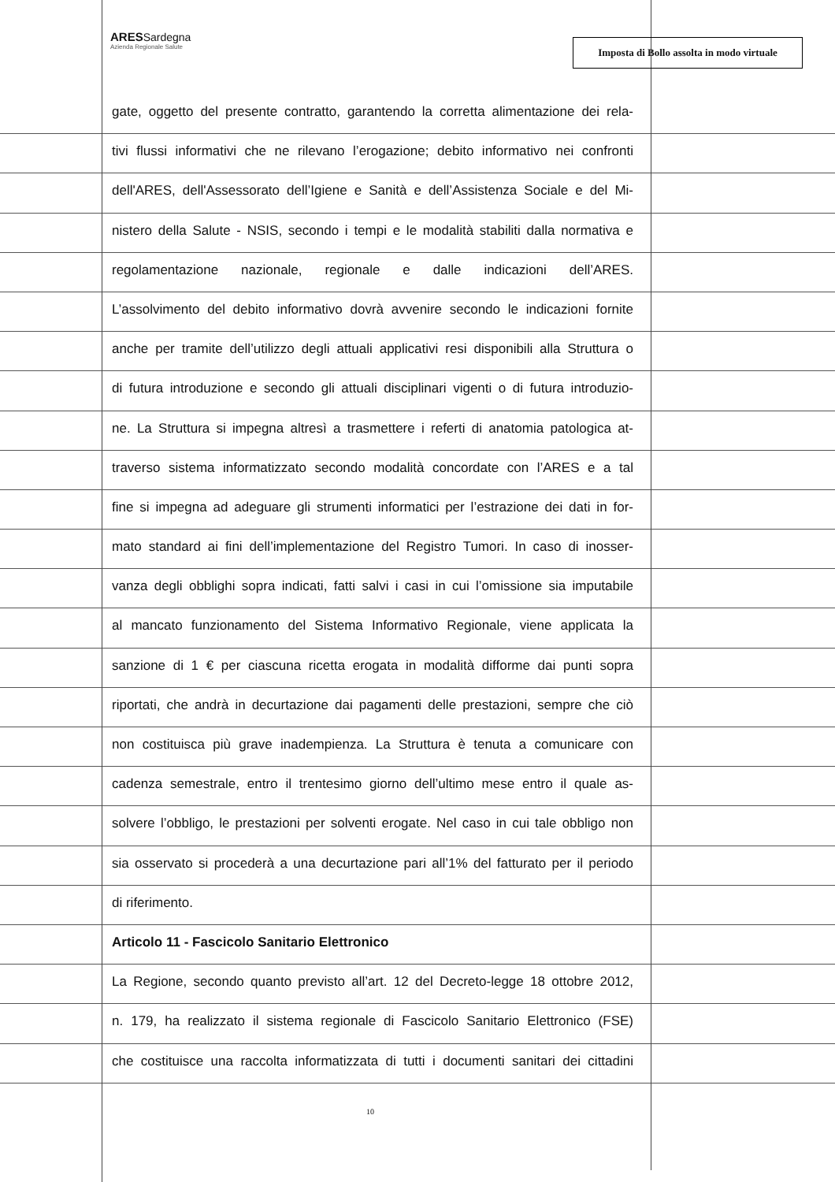ARESSardegna
Azienda Regionale Salute
Imposta di Bollo assolta in modo virtuale
gate, oggetto del presente contratto, garantendo la corretta alimentazione dei rela-
tivi flussi informativi che ne rilevano l’erogazione; debito informativo nei confronti
dell'ARES, dell'Assessorato dell’Igiene e Sanità e dell’Assistenza Sociale e del Mi-
nistero della Salute - NSIS, secondo i tempi e le modalità stabiliti dalla normativa e
regolamentazione nazionale, regionale e dalle indicazioni dell’ARES.
L’assolvimento del debito informativo dovrà avvenire secondo le indicazioni fornite
anche per tramite dell’utilizzo degli attuali applicativi resi disponibili alla Struttura o
di futura introduzione e secondo gli attuali disciplinari vigenti o di futura introduzio-
ne. La Struttura si impegna altresì a trasmettere i referti di anatomia patologica at-
traverso sistema informatizzato secondo modalità concordate con l’ARES e a tal
fine si impegna ad adeguare gli strumenti informatici per l’estrazione dei dati in for-
mato standard ai fini dell’implementazione del Registro Tumori. In caso di inosser-
vanza degli obblighi sopra indicati, fatti salvi i casi in cui l’omissione sia imputabile
al mancato funzionamento del Sistema Informativo Regionale, viene applicata la
sanzione di 1 € per ciascuna ricetta erogata in modalità difforme dai punti sopra
riportati, che andrà in decurtazione dai pagamenti delle prestazioni, sempre che ciò
non costituisca più grave inadempienza. La Struttura è tenuta a comunicare con
cadenza semestrale, entro il trentesimo giorno dell’ultimo mese entro il quale as-
solvere l’obbligo, le prestazioni per solventi erogate. Nel caso in cui tale obbligo non
sia osservato si procederà a una decurtazione pari all’1% del fatturato per il periodo
di riferimento.
Articolo 11 - Fascicolo Sanitario Elettronico
La Regione, secondo quanto previsto all’art. 12 del Decreto-legge 18 ottobre 2012,
n. 179, ha realizzato il sistema regionale di Fascicolo Sanitario Elettronico (FSE)
che costituisce una raccolta informatizzata di tutti i documenti sanitari dei cittadini
10